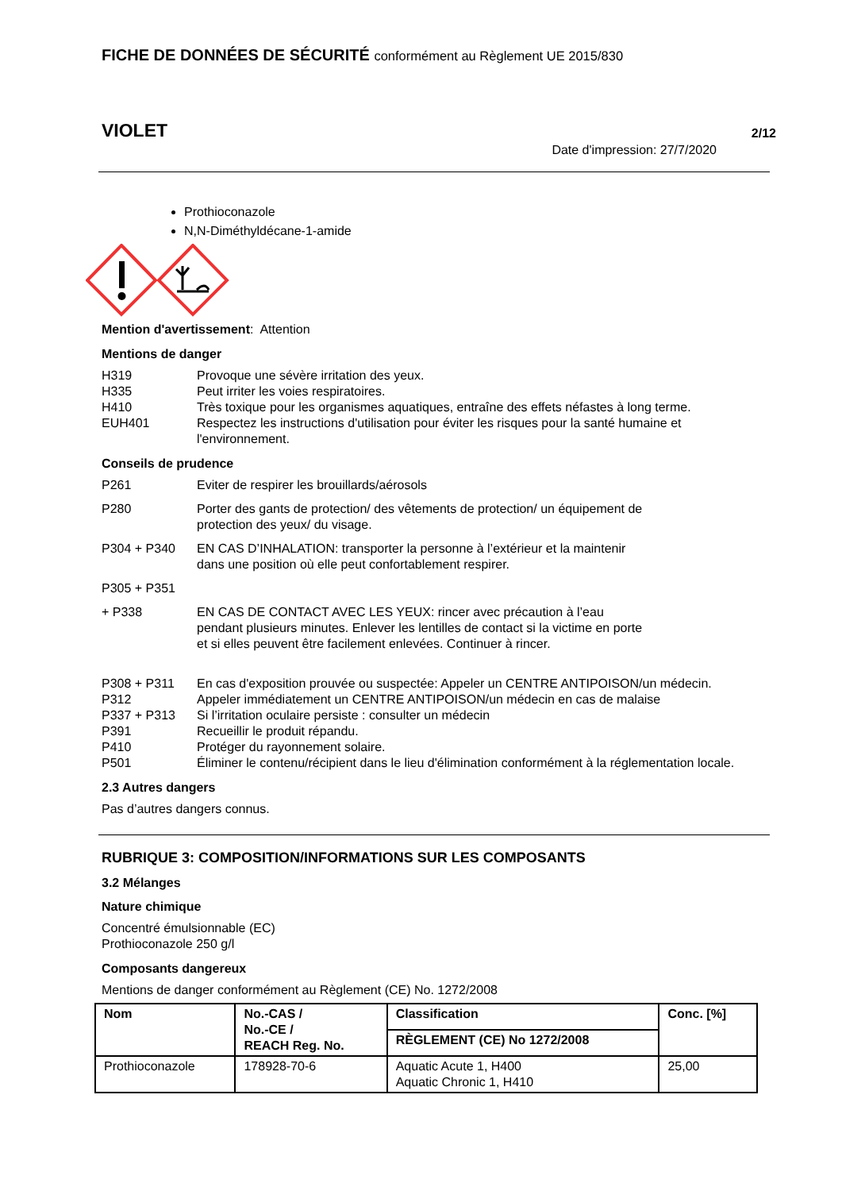FICHE DE DONNÉES DE SÉCURITÉ conformément au Règlement UE 2015/830
VIOLET 2/12
Date d'impression: 27/7/2020
Prothioconazole
N,N-Diméthyldécane-1-amide
Mention d'avertissement: Attention
Mentions de danger
H319 Provoque une sévère irritation des yeux.
H335 Peut irriter les voies respiratoires.
H410 Très toxique pour les organismes aquatiques, entraîne des effets néfastes à long terme.
EUH401 Respectez les instructions d'utilisation pour éviter les risques pour la santé humaine et l'environnement.
Conseils de prudence
P261 Eviter de respirer les brouillards/aérosols
P280 Porter des gants de protection/ des vêtements de protection/ un équipement de
protection des yeux/ du visage.
P304 + P340 EN CAS D’INHALATION: transporter la personne à l’extérieur et la maintenir
dans une position où elle peut confortablement respirer.
P305 + P351
+ P338 EN CAS DE CONTACT AVEC LES YEUX: rincer avec précaution à l’eau
pendant plusieurs minutes. Enlever les lentilles de contact si la victime en porte
et si elles peuvent être facilement enlevées. Continuer à rincer.
P308 + P311 En cas d'exposition prouvée ou suspectée: Appeler un CENTRE ANTIPOISON/un médecin.
P312 Appeler immédiatement un CENTRE ANTIPOISON/un médecin en cas de malaise
P337 + P313 Si l’irritation oculaire persiste : consulter un médecin
P391 Recueillir le produit répandu.
P410 Protéger du rayonnement solaire.
P501 Éliminer le contenu/récipient dans le lieu d'élimination conformément à la réglementation locale.
2.3 Autres dangers
Pas d’autres dangers connus.
RUBRIQUE 3: COMPOSITION/INFORMATIONS SUR LES COMPOSANTS
3.2 Mélanges
Nature chimique
Concentré émulsionnable (EC)
Prothioconazole 250 g/l
Composants dangereux
Mentions de danger conformément au Règlement (CE) No. 1272/2008
| Nom | No.-CAS / No.-CE / REACH Reg. No. | Classification | Conc. [%] |
| --- | --- | --- | --- |
| | | RÈGLEMENT (CE) No 1272/2008 | |
| Prothioconazole | 178928-70-6 | Aquatic Acute 1, H400 Aquatic Chronic 1, H410 | 25,00 |